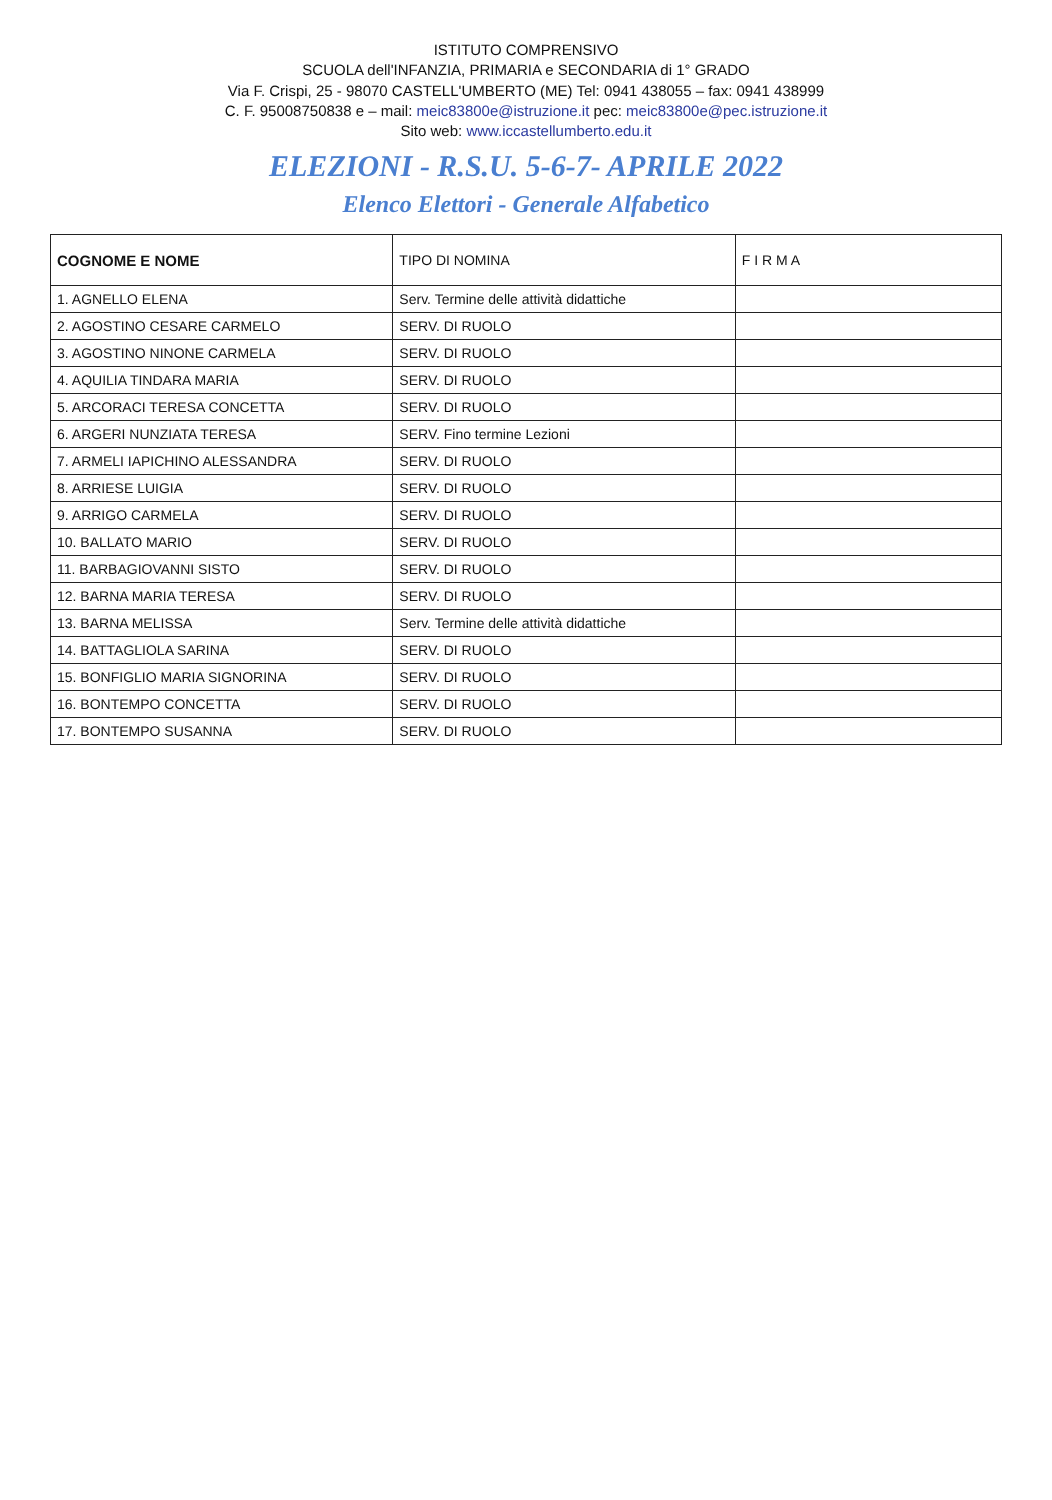ISTITUTO COMPRENSIVO
SCUOLA dell'INFANZIA, PRIMARIA e SECONDARIA di 1° GRADO
Via F. Crispi, 25 - 98070 CASTELL'UMBERTO (ME) Tel: 0941 438055 – fax: 0941 438999
C. F. 95008750838 e – mail: meic83800e@istruzione.it pec: meic83800e@pec.istruzione.it
Sito web: www.iccastellumberto.edu.it
ELEZIONI - R.S.U. 5-6-7- APRILE 2022
Elenco Elettori - Generale Alfabetico
| COGNOME E NOME | TIPO DI NOMINA | F I R M A |
| --- | --- | --- |
| 1. AGNELLO ELENA | Serv. Termine delle attività didattiche | |
| 2. AGOSTINO CESARE CARMELO | SERV. DI RUOLO | |
| 3. AGOSTINO NINONE CARMELA | SERV. DI RUOLO | |
| 4. AQUILIA TINDARA MARIA | SERV. DI RUOLO | |
| 5. ARCORACI TERESA CONCETTA | SERV. DI RUOLO | |
| 6. ARGERI NUNZIATA TERESA | SERV. Fino termine Lezioni | |
| 7. ARMELI IAPICHINO ALESSANDRA | SERV. DI RUOLO | |
| 8. ARRIESE LUIGIA | SERV. DI RUOLO | |
| 9. ARRIGO CARMELA | SERV. DI RUOLO | |
| 10. BALLATO MARIO | SERV. DI RUOLO | |
| 11. BARBAGIOVANNI SISTO | SERV. DI RUOLO | |
| 12. BARNA MARIA TERESA | SERV. DI RUOLO | |
| 13. BARNA MELISSA | Serv. Termine delle attività didattiche | |
| 14. BATTAGLIOLA SARINA | SERV. DI RUOLO | |
| 15. BONFIGLIO MARIA SIGNORINA | SERV. DI RUOLO | |
| 16. BONTEMPO CONCETTA | SERV. DI RUOLO | |
| 17. BONTEMPO SUSANNA | SERV. DI RUOLO | |